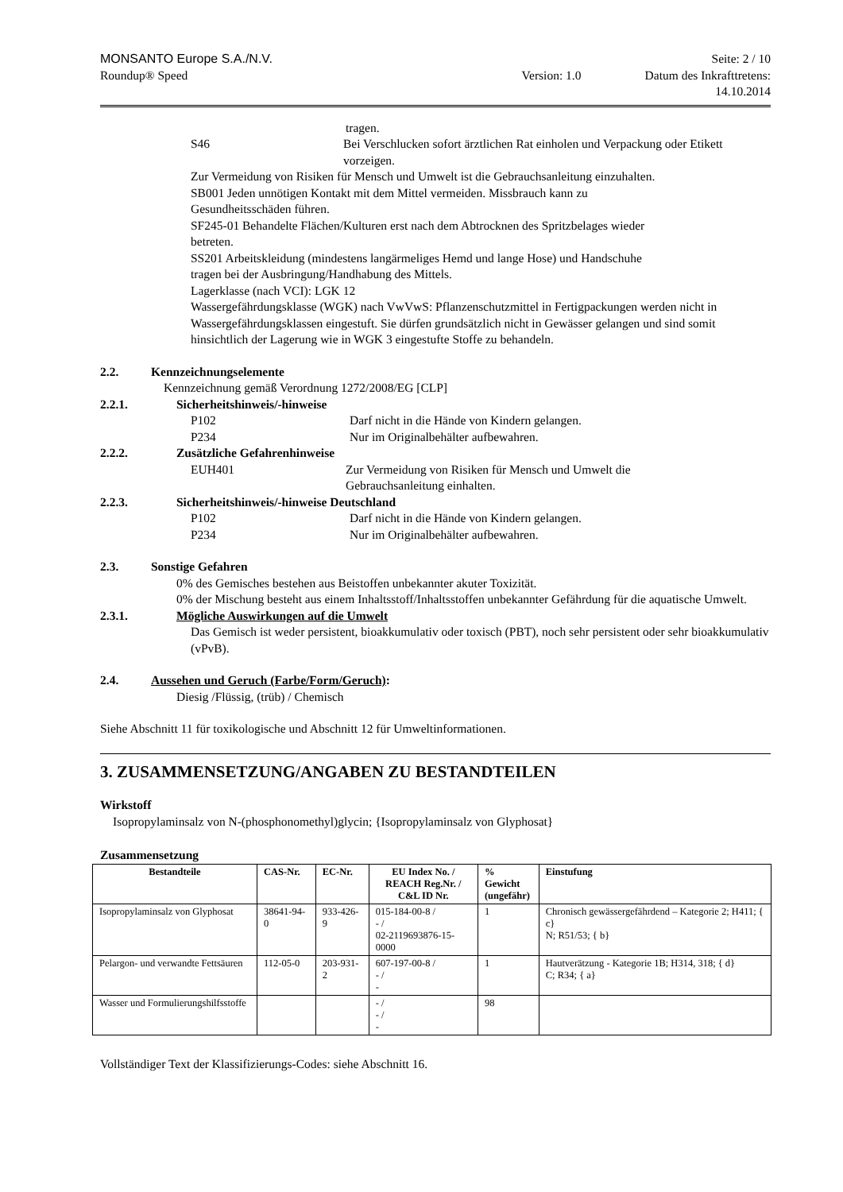MONSANTO Europe S.A./N.V. Seite: 2 / 10
Roundup® Speed Version: 1.0 Datum des Inkrafttretens:
14.10.2014
tragen.
S46 Bei Verschlucken sofort ärztlichen Rat einholen und Verpackung oder Etikett vorzeigen.
Zur Vermeidung von Risiken für Mensch und Umwelt ist die Gebrauchsanleitung einzuhalten.
SB001 Jeden unnötigen Kontakt mit dem Mittel vermeiden. Missbrauch kann zu
Gesundheitsschäden führen.
SF245-01 Behandelte Flächen/Kulturen erst nach dem Abtrocknen des Spritzbelages wieder
betreten.
SS201 Arbeitskleidung (mindestens langärmeliges Hemd und lange Hose) und Handschuhe
tragen bei der Ausbringung/Handhabung des Mittels.
Lagerklasse (nach VCI): LGK 12
Wassergefährdungsklasse (WGK) nach VwVwS: Pflanzenschutzmittel in Fertigpackungen werden nicht in Wassergefährdungsklassen eingestuft. Sie dürfen grundsätzlich nicht in Gewässer gelangen und sind somit hinsichtlich der Lagerung wie in WGK 3 eingestufte Stoffe zu behandeln.
2.2. Kennzeichnungselemente
Kennzeichnung gemäß Verordnung 1272/2008/EG [CLP]
2.2.1. Sicherheitshinweis/-hinweise
P102 Darf nicht in die Hände von Kindern gelangen.
P234 Nur im Originalbehälter aufbewahren.
2.2.2. Zusätzliche Gefahrenhinweise
EUH401 Zur Vermeidung von Risiken für Mensch und Umwelt die
Gebrauchsanleitung einhalten.
2.2.3. Sicherheitshinweis/-hinweise Deutschland
P102 Darf nicht in die Hände von Kindern gelangen.
P234 Nur im Originalbehälter aufbewahren.
2.3. Sonstige Gefahren
0% des Gemisches bestehen aus Beistoffen unbekannter akuter Toxizität.
0% der Mischung besteht aus einem Inhaltsstoff/Inhaltsstoffen unbekannter Gefährdung für die aquatische Umwelt.
2.3.1. Mögliche Auswirkungen auf die Umwelt
Das Gemisch ist weder persistent, bioakkumulativ oder toxisch (PBT), noch sehr persistent oder sehr bioakkumulativ (vPvB).
2.4. Aussehen und Geruch (Farbe/Form/Geruch):
Diesig /Flüssig, (trüb) / Chemisch
Siehe Abschnitt 11 für toxikologische und Abschnitt 12 für Umweltinformationen.
3. ZUSAMMENSETZUNG/ANGABEN ZU BESTANDTEILEN
Wirkstoff
Isopropylaminsalz von N-(phosphonomethyl)glycin; {Isopropylaminsalz von Glyphosat}
Zusammensetzung
| Bestandteile | CAS-Nr. | EC-Nr. | EU Index No. / REACH Reg.Nr. / C&L ID Nr. | % Gewicht (ungefähr) | Einstufung |
| --- | --- | --- | --- | --- | --- |
| Isopropylaminsalz von Glyphosat | 38641-94-0 | 933-426-9 | 015-184-00-8 / - / 02-2119693876-15-0000 | 1 | Chronisch gewässergefährdend – Kategorie 2; H411; { c} N; R51/53; { b} |
| Pelargon- und verwandte Fettsäuren | 112-05-0 | 203-931-2 | 607-197-00-8 / - / - | 1 | Hautverätzung - Kategorie 1B; H314, 318; { d} C; R34; { a} |
| Wasser und Formulierungshilfsstoffe | | | - / - / - | 98 | |
Vollständiger Text der Klassifizierungs-Codes: siehe Abschnitt 16.